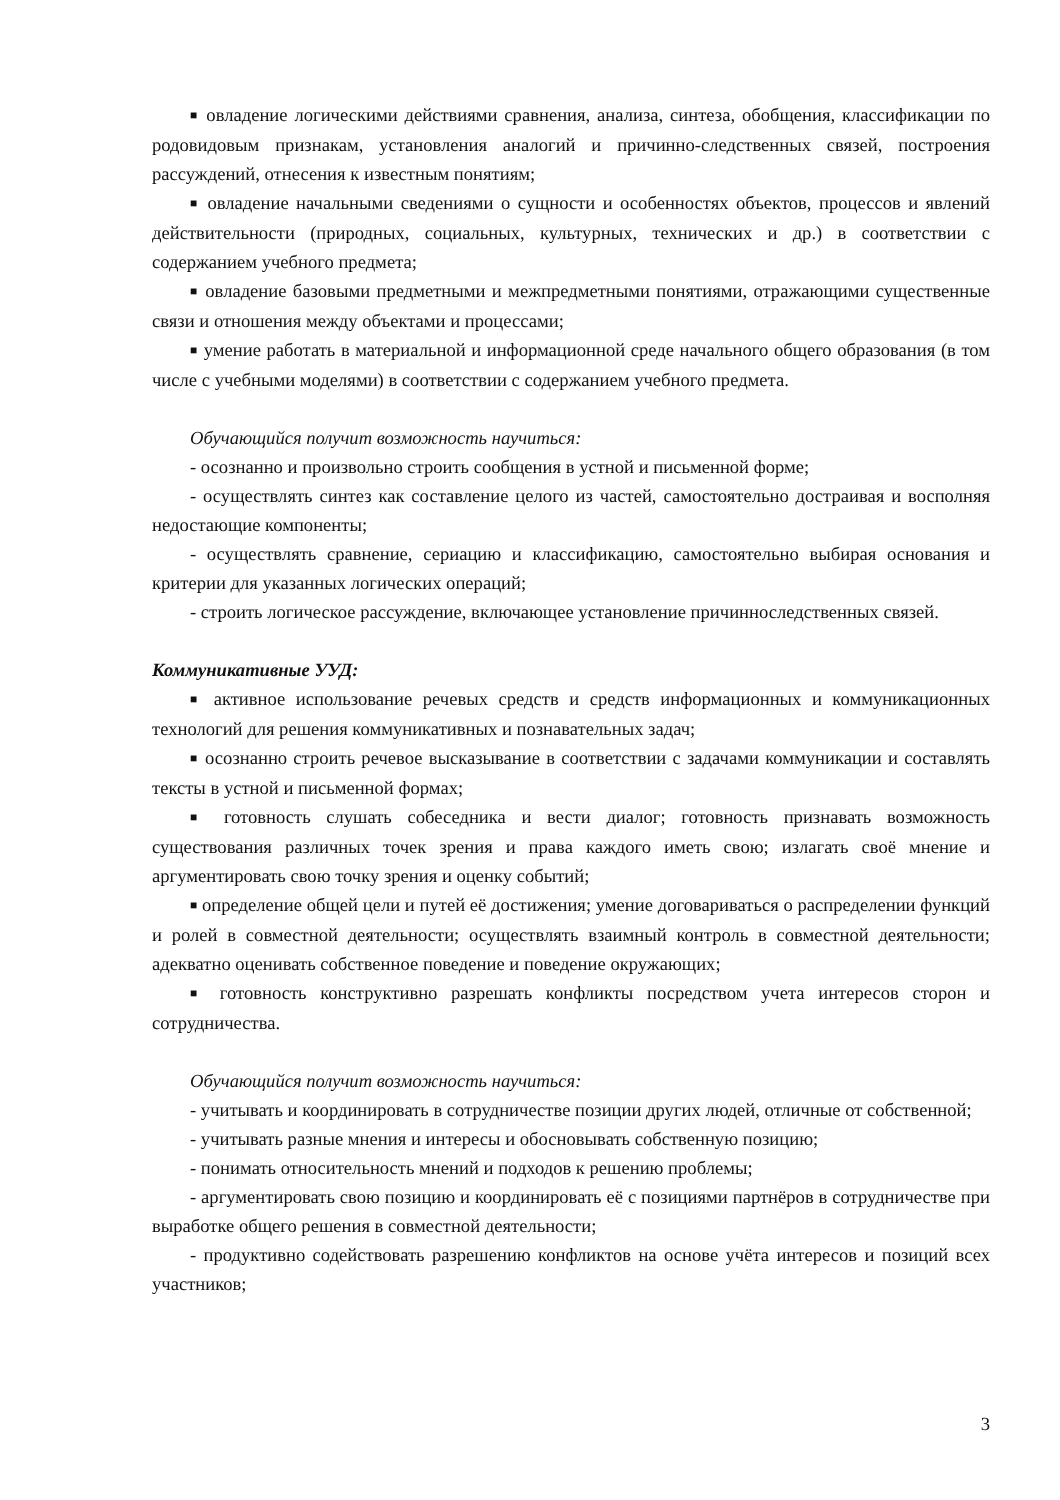■ овладение логическими действиями сравнения, анализа, синтеза, обобщения, классификации по родовидовым признакам, установления аналогий и причинно-следственных связей, построения рассуждений, отнесения к известным понятиям;
■ овладение начальными сведениями о сущности и особенностях объектов, процессов и явлений действительности (природных, социальных, культурных, технических и др.) в соответствии с содержанием учебного предмета;
■ овладение базовыми предметными и межпредметными понятиями, отражающими существенные связи и отношения между объектами и процессами;
■ умение работать в материальной и информационной среде начального общего образования (в том числе с учебными моделями) в соответствии с содержанием учебного предмета.
Обучающийся получит возможность научиться:
- осознанно и произвольно строить сообщения в устной и письменной форме;
- осуществлять синтез как составление целого из частей, самостоятельно достраивая и восполняя недостающие компоненты;
- осуществлять сравнение, сериацию и классификацию, самостоятельно выбирая основания и критерии для указанных логических операций;
- строить логическое рассуждение, включающее установление причинноследственных связей.
Коммуникативные УУД:
■ активное использование речевых средств и средств информационных и коммуникационных технологий для решения коммуникативных и познавательных задач;
■ осознанно строить речевое высказывание в соответствии с задачами коммуникации и составлять тексты в устной и письменной формах;
■ готовность слушать собеседника и вести диалог; готовность признавать возможность существования различных точек зрения и права каждого иметь свою; излагать своё мнение и аргументировать свою точку зрения и оценку событий;
■ определение общей цели и путей её достижения; умение договариваться о распределении функций и ролей в совместной деятельности; осуществлять взаимный контроль в совместной деятельности; адекватно оценивать собственное поведение и поведение окружающих;
■ готовность конструктивно разрешать конфликты посредством учета интересов сторон и сотрудничества.
Обучающийся получит возможность научиться:
- учитывать и координировать в сотрудничестве позиции других людей, отличные от собственной;
- учитывать разные мнения и интересы и обосновывать собственную позицию;
- понимать относительность мнений и подходов к решению проблемы;
- аргументировать свою позицию и координировать её с позициями партнёров в сотрудничестве при выработке общего решения в совместной деятельности;
- продуктивно содействовать разрешению конфликтов на основе учёта интересов и позиций всех участников;
3